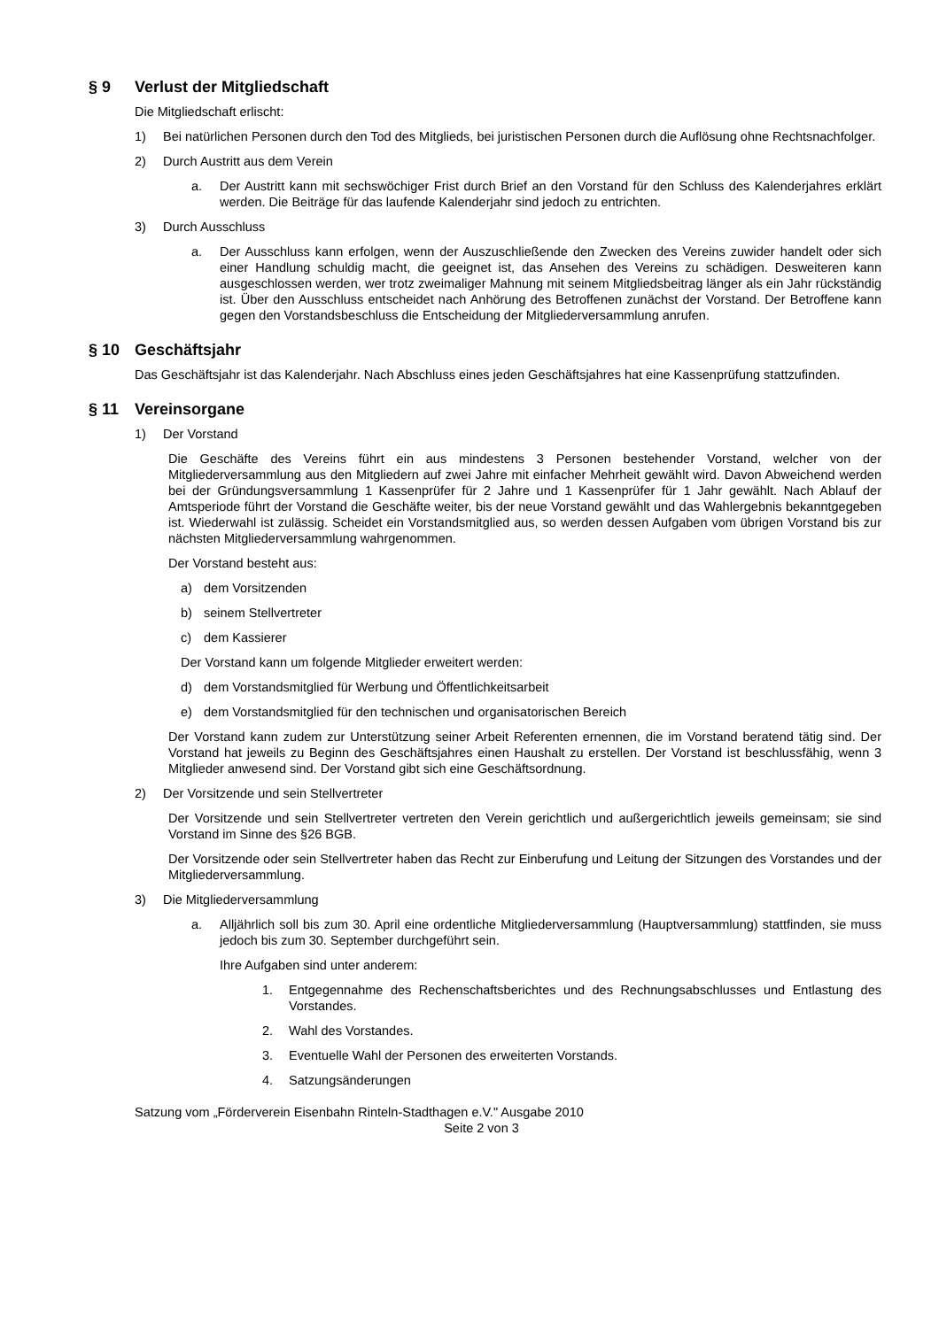§ 9 Verlust der Mitgliedschaft
Die Mitgliedschaft erlischt:
1) Bei natürlichen Personen durch den Tod des Mitglieds, bei juristischen Personen durch die Auflösung ohne Rechtsnachfolger.
2) Durch Austritt aus dem Verein
a. Der Austritt kann mit sechswöchiger Frist durch Brief an den Vorstand für den Schluss des Kalenderjahres erklärt werden. Die Beiträge für das laufende Kalenderjahr sind jedoch zu entrichten.
3) Durch Ausschluss
a. Der Ausschluss kann erfolgen, wenn der Auszuschließende den Zwecken des Vereins zuwider handelt oder sich einer Handlung schuldig macht, die geeignet ist, das Ansehen des Vereins zu schädigen. Desweiteren kann ausgeschlossen werden, wer trotz zweimaliger Mahnung mit seinem Mitgliedsbeitrag länger als ein Jahr rückständig ist. Über den Ausschluss entscheidet nach Anhörung des Betroffenen zunächst der Vorstand. Der Betroffene kann gegen den Vorstandsbeschluss die Entscheidung der Mitgliederversammlung anrufen.
§ 10 Geschäftsjahr
Das Geschäftsjahr ist das Kalenderjahr. Nach Abschluss eines jeden Geschäftsjahres hat eine Kassenprüfung stattzufinden.
§ 11 Vereinsorgane
1) Der Vorstand
Die Geschäfte des Vereins führt ein aus mindestens 3 Personen bestehender Vorstand, welcher von der Mitgliederversammlung aus den Mitgliedern auf zwei Jahre mit einfacher Mehrheit gewählt wird. Davon Abweichend werden bei der Gründungsversammlung 1 Kassenprüfer für 2 Jahre und 1 Kassenprüfer für 1 Jahr gewählt. Nach Ablauf der Amtsperiode führt der Vorstand die Geschäfte weiter, bis der neue Vorstand gewählt und das Wahlergebnis bekanntgegeben ist. Wiederwahl ist zulässig. Scheidet ein Vorstandsmitglied aus, so werden dessen Aufgaben vom übrigen Vorstand bis zur nächsten Mitgliederversammlung wahrgenommen.
Der Vorstand besteht aus:
a) dem Vorsitzenden
b) seinem Stellvertreter
c) dem Kassierer
Der Vorstand kann um folgende Mitglieder erweitert werden:
d) dem Vorstandsmitglied für Werbung und Öffentlichkeitsarbeit
e) dem Vorstandsmitglied für den technischen und organisatorischen Bereich
Der Vorstand kann zudem zur Unterstützung seiner Arbeit Referenten ernennen, die im Vorstand beratend tätig sind. Der Vorstand hat jeweils zu Beginn des Geschäftsjahres einen Haushalt zu erstellen. Der Vorstand ist beschlussfähig, wenn 3 Mitglieder anwesend sind. Der Vorstand gibt sich eine Geschäftsordnung.
2) Der Vorsitzende und sein Stellvertreter
Der Vorsitzende und sein Stellvertreter vertreten den Verein gerichtlich und außergerichtlich jeweils gemeinsam; sie sind Vorstand im Sinne des §26 BGB.
Der Vorsitzende oder sein Stellvertreter haben das Recht zur Einberufung und Leitung der Sitzungen des Vorstandes und der Mitgliederversammlung.
3) Die Mitgliederversammlung
a. Alljährlich soll bis zum 30. April eine ordentliche Mitgliederversammlung (Hauptversammlung) stattfinden, sie muss jedoch bis zum 30. September durchgeführt sein.
Ihre Aufgaben sind unter anderem:
1. Entgegennahme des Rechenschaftsberichtes und des Rechnungsabschlusses und Entlastung des Vorstandes.
2. Wahl des Vorstandes.
3. Eventuelle Wahl der Personen des erweiterten Vorstands.
4. Satzungsänderungen
Satzung vom „Förderverein Eisenbahn Rinteln-Stadthagen e.V." Ausgabe 2010
Seite 2 von 3